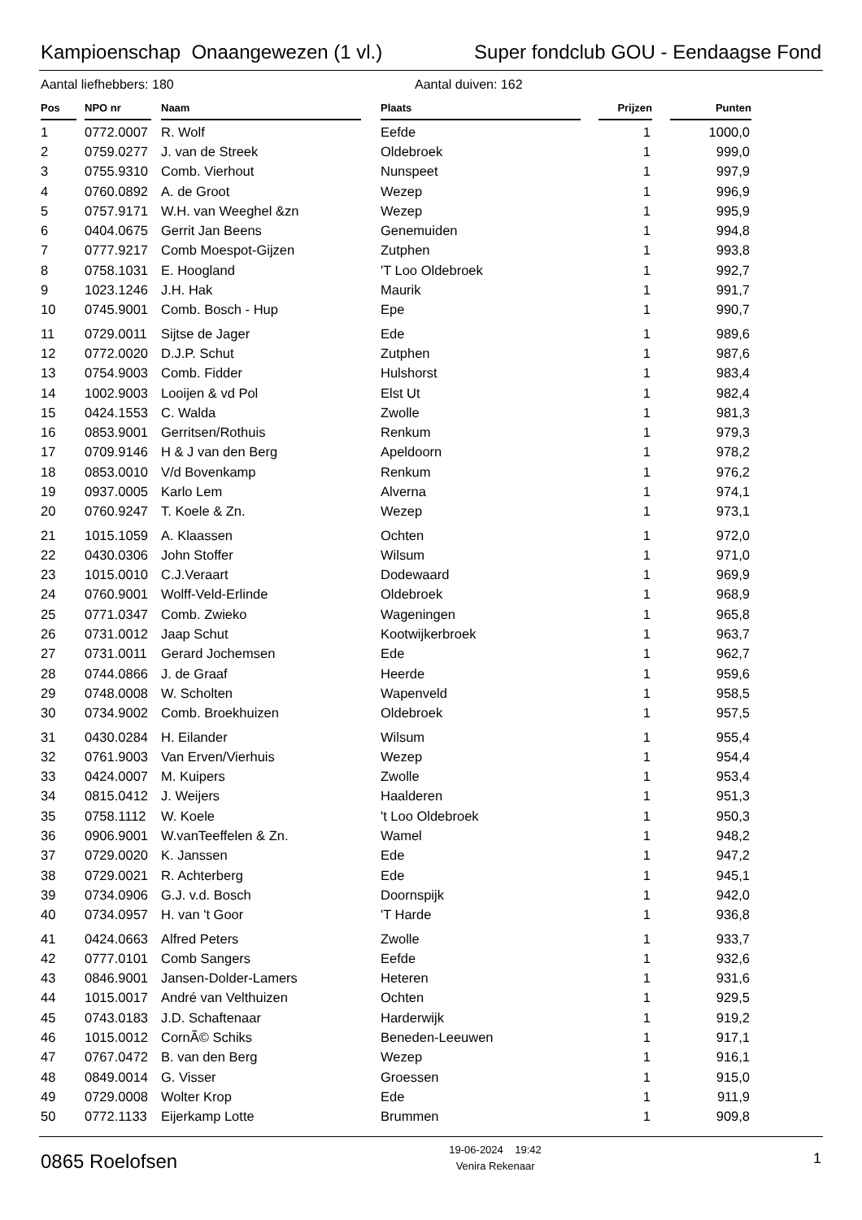Kampioenschap Onaangewezen (1 vl.) Super fondclub GOU - Eendaagse Fond
Aantal liefhebbers: 180 Aantal duiven: 162
| Pos | | NPO nr | | Naam | | Plaats | | Prijzen | | Punten |
| --- | --- | --- | --- | --- | --- | --- | --- | --- | --- | --- |
| 1 | | 0772.0007 | | R. Wolf | | Eefde | | 1 | | 1000,0 |
| 2 | | 0759.0277 | | J. van de Streek | | Oldebroek | | 1 | | 999,0 |
| 3 | | 0755.9310 | | Comb. Vierhout | | Nunspeet | | 1 | | 997,9 |
| 4 | | 0760.0892 | | A. de Groot | | Wezep | | 1 | | 996,9 |
| 5 | | 0757.9171 | | W.H. van Weeghel &zn | | Wezep | | 1 | | 995,9 |
| 6 | | 0404.0675 | | Gerrit Jan Beens | | Genemuiden | | 1 | | 994,8 |
| 7 | | 0777.9217 | | Comb Moespot-Gijzen | | Zutphen | | 1 | | 993,8 |
| 8 | | 0758.1031 | | E. Hoogland | | 'T Loo Oldebroek | | 1 | | 992,7 |
| 9 | | 1023.1246 | | J.H. Hak | | Maurik | | 1 | | 991,7 |
| 10 | | 0745.9001 | | Comb. Bosch - Hup | | Epe | | 1 | | 990,7 |
| 11 | | 0729.0011 | | Sijtse de Jager | | Ede | | 1 | | 989,6 |
| 12 | | 0772.0020 | | D.J.P. Schut | | Zutphen | | 1 | | 987,6 |
| 13 | | 0754.9003 | | Comb. Fidder | | Hulshorst | | 1 | | 983,4 |
| 14 | | 1002.9003 | | Looijen & vd Pol | | Elst Ut | | 1 | | 982,4 |
| 15 | | 0424.1553 | | C. Walda | | Zwolle | | 1 | | 981,3 |
| 16 | | 0853.9001 | | Gerritsen/Rothuis | | Renkum | | 1 | | 979,3 |
| 17 | | 0709.9146 | | H & J van den Berg | | Apeldoorn | | 1 | | 978,2 |
| 18 | | 0853.0010 | | V/d Bovenkamp | | Renkum | | 1 | | 976,2 |
| 19 | | 0937.0005 | | Karlo Lem | | Alverna | | 1 | | 974,1 |
| 20 | | 0760.9247 | | T. Koele & Zn. | | Wezep | | 1 | | 973,1 |
| 21 | | 1015.1059 | | A. Klaassen | | Ochten | | 1 | | 972,0 |
| 22 | | 0430.0306 | | John Stoffer | | Wilsum | | 1 | | 971,0 |
| 23 | | 1015.0010 | | C.J.Veraart | | Dodewaard | | 1 | | 969,9 |
| 24 | | 0760.9001 | | Wolff-Veld-Erlinde | | Oldebroek | | 1 | | 968,9 |
| 25 | | 0771.0347 | | Comb. Zwieko | | Wageningen | | 1 | | 965,8 |
| 26 | | 0731.0012 | | Jaap Schut | | Kootwijkerbroek | | 1 | | 963,7 |
| 27 | | 0731.0011 | | Gerard Jochemsen | | Ede | | 1 | | 962,7 |
| 28 | | 0744.0866 | | J. de Graaf | | Heerde | | 1 | | 959,6 |
| 29 | | 0748.0008 | | W. Scholten | | Wapenveld | | 1 | | 958,5 |
| 30 | | 0734.9002 | | Comb. Broekhuizen | | Oldebroek | | 1 | | 957,5 |
| 31 | | 0430.0284 | | H. Eilander | | Wilsum | | 1 | | 955,4 |
| 32 | | 0761.9003 | | Van Erven/Vierhuis | | Wezep | | 1 | | 954,4 |
| 33 | | 0424.0007 | | M. Kuipers | | Zwolle | | 1 | | 953,4 |
| 34 | | 0815.0412 | | J. Weijers | | Haalderen | | 1 | | 951,3 |
| 35 | | 0758.1112 | | W. Koele | | 't Loo Oldebroek | | 1 | | 950,3 |
| 36 | | 0906.9001 | | W.vanTeeffelen & Zn. | | Wamel | | 1 | | 948,2 |
| 37 | | 0729.0020 | | K. Janssen | | Ede | | 1 | | 947,2 |
| 38 | | 0729.0021 | | R. Achterberg | | Ede | | 1 | | 945,1 |
| 39 | | 0734.0906 | | G.J. v.d. Bosch | | Doornspijk | | 1 | | 942,0 |
| 40 | | 0734.0957 | | H. van 't Goor | | 'T Harde | | 1 | | 936,8 |
| 41 | | 0424.0663 | | Alfred Peters | | Zwolle | | 1 | | 933,7 |
| 42 | | 0777.0101 | | Comb Sangers | | Eefde | | 1 | | 932,6 |
| 43 | | 0846.9001 | | Jansen-Dolder-Lamers | | Heteren | | 1 | | 931,6 |
| 44 | | 1015.0017 | | André van Velthuizen | | Ochten | | 1 | | 929,5 |
| 45 | | 0743.0183 | | J.D. Schaftenaar | | Harderwijk | | 1 | | 919,2 |
| 46 | | 1015.0012 | | CornÃ© Schiks | | Beneden-Leeuwen | | 1 | | 917,1 |
| 47 | | 0767.0472 | | B. van den Berg | | Wezep | | 1 | | 916,1 |
| 48 | | 0849.0014 | | G. Visser | | Groessen | | 1 | | 915,0 |
| 49 | | 0729.0008 | | Wolter Krop | | Ede | | 1 | | 911,9 |
| 50 | | 0772.1133 | | Eijerkamp Lotte | | Brummen | | 1 | | 909,8 |
0865 Roelofsen 19-06-2024 19:42
Venira Rekenaar 1